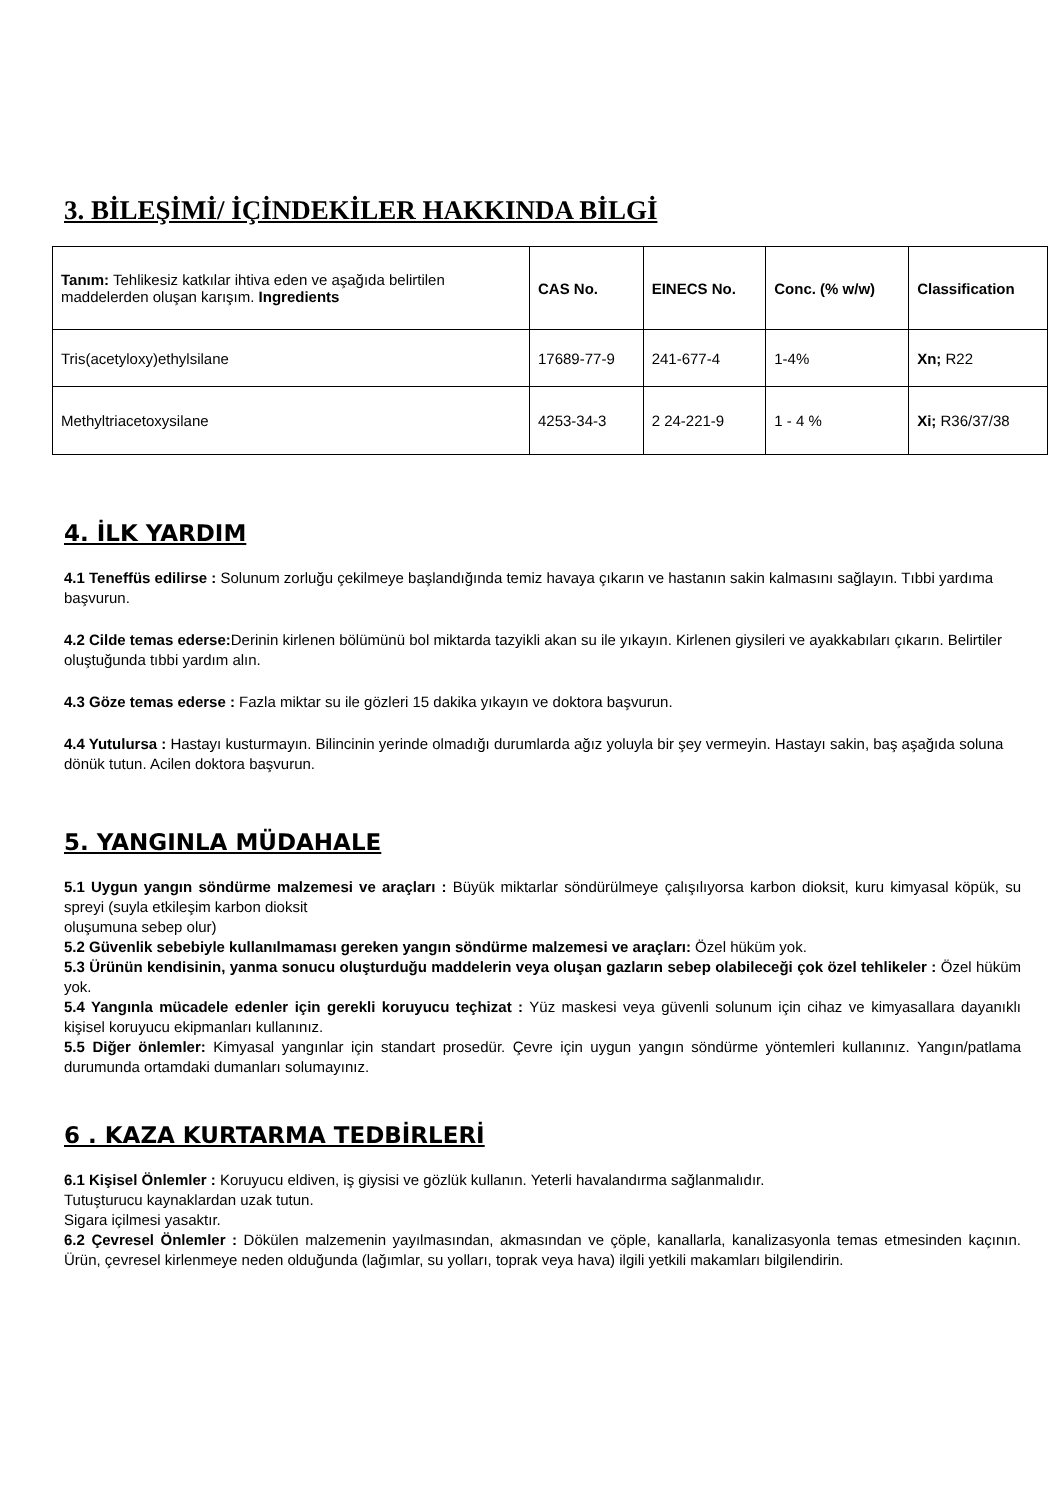3. BİLEŞİMİ/ İÇİNDEKİLER HAKKINDA BİLGİ
| Tanım: Tehlikesiz katkılar ihtiva eden ve aşağıda belirtilen maddelerden oluşan karışım. Ingredients | CAS No. | EINECS No. | Conc. (% w/w) | Classification |
| --- | --- | --- | --- | --- |
| Tris(acetyloxy)ethylsilane | 17689-77-9 | 241-677-4 | 1-4% | Xn; R22 |
| Methyltriacetoxysilane | 4253-34-3 | 2 24-221-9 | 1 - 4 % | Xi; R36/37/38 |
4. İLK YARDIM
4.1 Teneffüs edilirse : Solunum zorluğu çekilmeye başlandığında temiz havaya çıkarın ve hastanın sakin kalmasını sağlayın. Tıbbi yardıma başvurun.
4.2 Cilde temas ederse: Derinin kirlenen bölümünü bol miktarda tazyikli akan su ile yıkayın. Kirlenen giysileri ve ayakkabıları çıkarın. Belirtiler oluştuğunda tıbbi yardım alın.
4.3 Göze temas ederse : Fazla miktar su ile gözleri 15 dakika yıkayın ve doktora başvurun.
4.4 Yutulursa : Hastayı kusturmayın. Bilincinin yerinde olmadığı durumlarda ağız yoluyla bir şey vermeyin. Hastayı sakin, baş aşağıda soluna dönük tutun. Acilen doktora başvurun.
5. YANGINLA MÜDAHALE
5.1 Uygun yangın söndürme malzemesi ve araçları : Büyük miktarlar söndürülmeye çalışılıyorsa karbon dioksit, kuru kimyasal köpük, su spreyi (suyla etkileşim karbon dioksit
oluşumuna sebep olur)
5.2 Güvenlik sebebiyle kullanılmaması gereken yangın söndürme malzemesi ve araçları: Özel hüküm yok.
5.3 Ürünün kendisinin, yanma sonucu oluşturduğu maddelerin veya oluşan gazların sebep olabileceği çok özel tehlikeler : Özel hüküm yok.
5.4 Yangınla mücadele edenler için gerekli koruyucu teçhizat : Yüz maskesi veya güvenli solunum için cihaz ve kimyasallara dayanıklı kişisel koruyucu ekipmanları kullanınız.
5.5 Diğer önlemler: Kimyasal yangınlar için standart prosedür. Çevre için uygun yangın söndürme yöntemleri kullanınız. Yangın/patlama durumunda ortamdaki dumanları solumayınız.
6 . KAZA KURTARMA TEDBİRLERİ
6.1 Kişisel Önlemler : Koruyucu eldiven, iş giysisi ve gözlük kullanın. Yeterli havalandırma sağlanmalıdır.
Tutuşturucu kaynaklardan uzak tutun.
Sigara içilmesi yasaktır.
6.2 Çevresel Önlemler : Dökülen malzemenin yayılmasından, akmasından ve çöple, kanallarla, kanalizasyonla temas etmesinden kaçının. Ürün, çevresel kirlenmeye neden olduğunda (lağımlar, su yolları, toprak veya hava) ilgili yetkili makamları bilgilendirin.